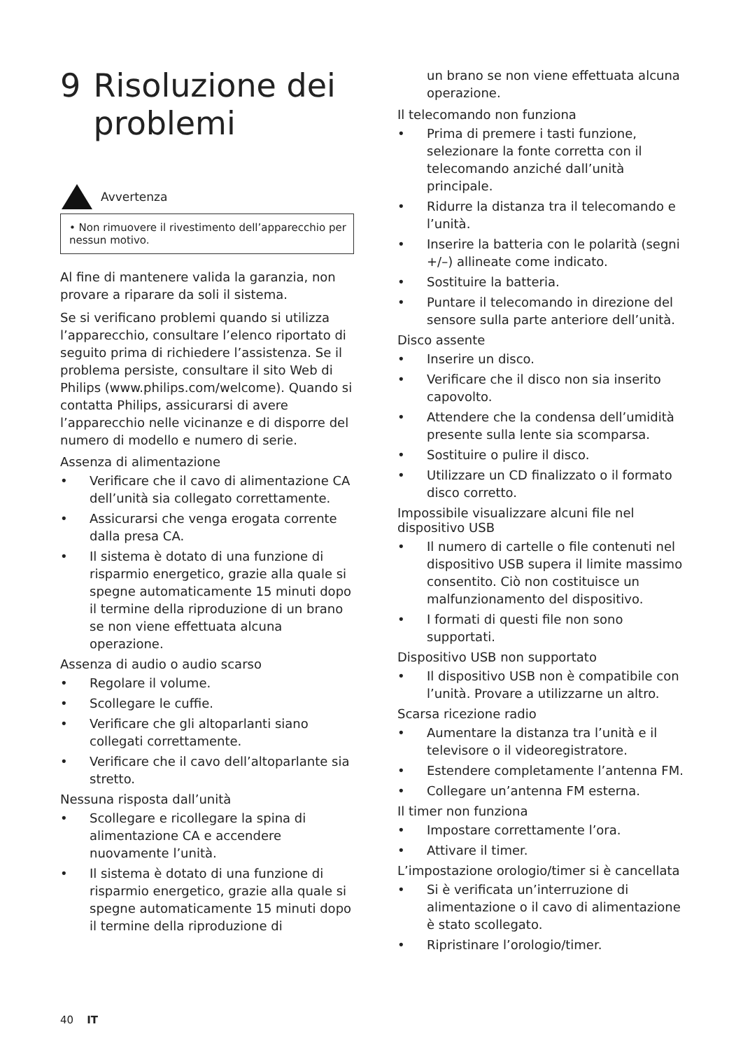9 Risoluzione dei problemi
Avvertenza
• Non rimuovere il rivestimento dell’apparecchio per nessun motivo.
Al fine di mantenere valida la garanzia, non provare a riparare da soli il sistema.
Se si verificano problemi quando si utilizza l’apparecchio, consultare l’elenco riportato di seguito prima di richiedere l’assistenza. Se il problema persiste, consultare il sito Web di Philips (www.philips.com/welcome). Quando si contatta Philips, assicurarsi di avere l’apparecchio nelle vicinanze e di disporre del numero di modello e numero di serie.
Assenza di alimentazione
• Verificare che il cavo di alimentazione CA dell’unità sia collegato correttamente.
• Assicurarsi che venga erogata corrente dalla presa CA.
• Il sistema è dotato di una funzione di risparmio energetico, grazie alla quale si spegne automaticamente 15 minuti dopo il termine della riproduzione di un brano se non viene effettuata alcuna operazione.
Assenza di audio o audio scarso
• Regolare il volume.
• Scollegare le cuffie.
• Verificare che gli altoparlanti siano collegati correttamente.
• Verificare che il cavo dell’altoparlante sia stretto.
Nessuna risposta dall’unità
• Scollegare e ricollegare la spina di alimentazione CA e accendere nuovamente l’unità.
• Il sistema è dotato di una funzione di risparmio energetico, grazie alla quale si spegne automaticamente 15 minuti dopo il termine della riproduzione di
un brano se non viene effettuata alcuna operazione.
Il telecomando non funziona
• Prima di premere i tasti funzione, selezionare la fonte corretta con il telecomando anziché dall’unità principale.
• Ridurre la distanza tra il telecomando e l’unità.
• Inserire la batteria con le polarità (segni +/–) allineate come indicato.
• Sostituire la batteria.
• Puntare il telecomando in direzione del sensore sulla parte anteriore dell’unità.
Disco assente
• Inserire un disco.
• Verificare che il disco non sia inserito capovolto.
• Attendere che la condensa dell’umidità presente sulla lente sia scomparsa.
• Sostituire o pulire il disco.
• Utilizzare un CD finalizzato o il formato disco corretto.
Impossibile visualizzare alcuni file nel dispositivo USB
• Il numero di cartelle o file contenuti nel dispositivo USB supera il limite massimo consentito. Ciò non costituisce un malfunzionamento del dispositivo.
• I formati di questi file non sono supportati.
Dispositivo USB non supportato
• Il dispositivo USB non è compatibile con l’unità. Provare a utilizzarne un altro.
Scarsa ricezione radio
• Aumentare la distanza tra l’unità e il televisore o il videoregistratore.
• Estendere completamente l’antenna FM.
• Collegare un’antenna FM esterna.
Il timer non funziona
• Impostare correttamente l’ora.
• Attivare il timer.
L’impostazione orologio/timer si è cancellata
• Si è verificata un’interruzione di alimentazione o il cavo di alimentazione è stato scollegato.
• Ripristinare l’orologio/timer.
40 IT